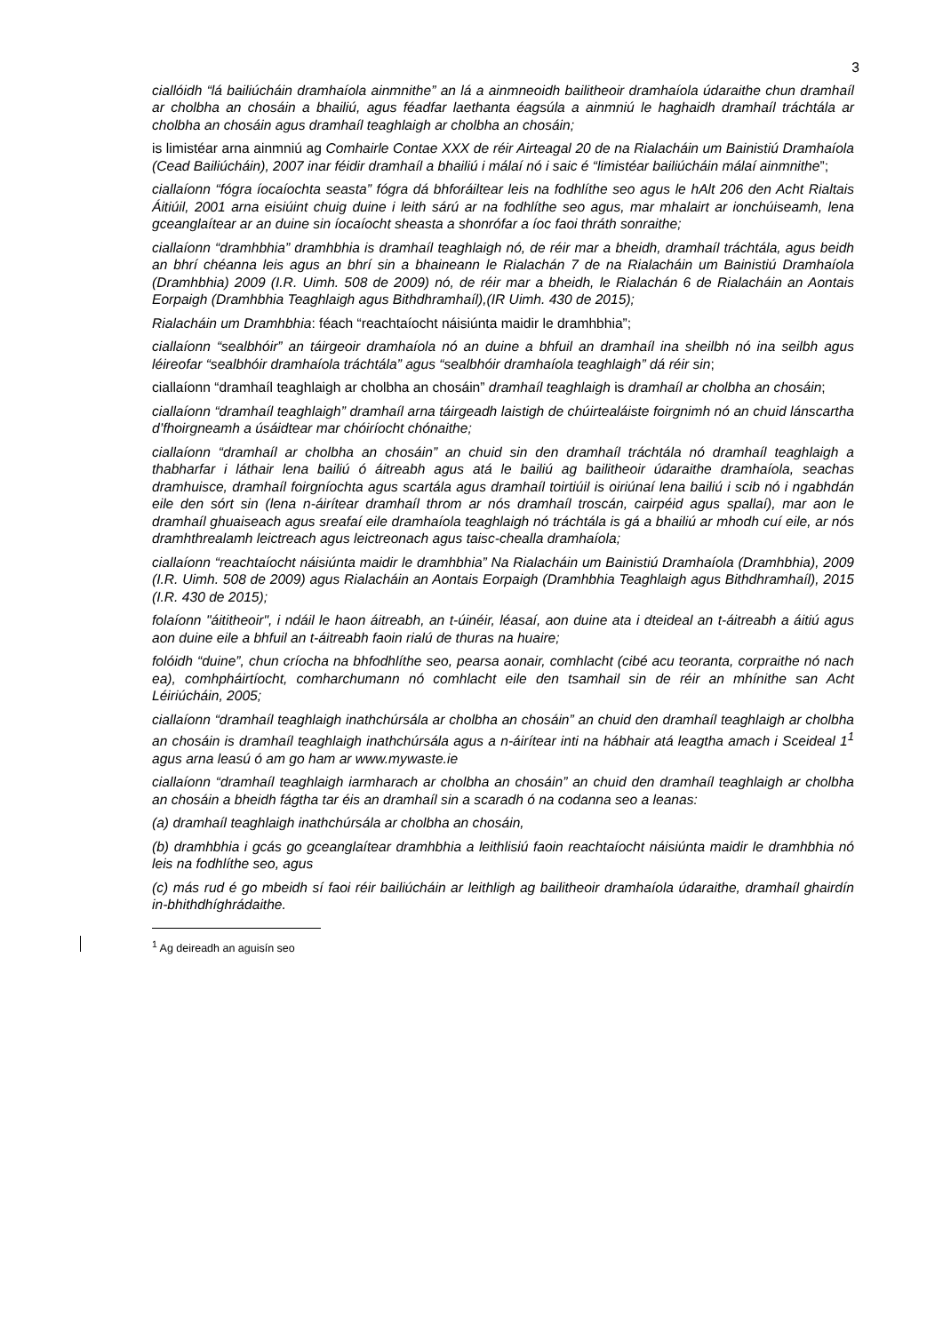3
ciallóidh “lá bailiúcháin dramhaíola ainmnithe” an lá a ainmneoidh bailitheoir dramhaíola údaraithe chun dramhaíl ar cholbha an chosáin a bhailiú, agus féadfar laethanta éagsúla a ainmniú le haghaidh dramhaíl tráchtála ar cholbha an chosáin agus dramhaíl teaghlaigh ar cholbha an chosáin;
is limistéar arna ainmniú ag Comhairle Contae XXX de réir Airteagal 20 de na Rialacháin um Bainistiú Dramhaíola (Cead Bailiúcháin), 2007 inar féidir dramhaíl a bhailiú i málaí nó i saic é “limistéar bailiúcháin málaí ainmnithe”;
ciallaíonn “fógra íocaíochta seasta” fógra dá bhforáiltear leis na fodhlíthe seo agus le hAlt 206 den Acht Rialtais Áitiúil, 2001 arna eisiúint chuig duine i leith sárú ar na fodhlíthe seo agus, mar mhalairt ar ionchúiseamh, lena gceanglaítear ar an duine sin íocaíocht sheasta a shonrófar a íoc faoi thráth sonraithe;
ciallaíonn “dramhbhia” dramhbhia is dramhaíl teaghlaigh nó, de réir mar a bheidh, dramhaíl tráchtála, agus beidh an bhrí chéanna leis agus an bhrí sin a bhaineann le Rialachán 7 de na Rialacháin um Bainistiú Dramhaíola (Dramhbhia) 2009 (I.R. Uimh. 508 de 2009) nó, de réir mar a bheidh, le Rialachán 6 de Rialacháin an Aontais Eorpaigh (Dramhbhia Teaghlaigh agus Bithdhramhaíl),(IR Uimh. 430 de 2015);
Rialacháin um Dramhbhia: féach “reachtaíocht náisiúnta maidir le dramhbhia”;
ciallaíonn “sealbhóir” an táirgeoir dramhaíola nó an duine a bhfuil an dramhaíl ina sheilbh nó ina seilbh agus léireofar “sealbhóir dramhaíola tráchtála” agus “sealbhóir dramhaíola teaghlaigh” dá réir sin;
ciallaíonn “dramhaíl teaghlaigh ar cholbha an chosáin” dramhaíl teaghlaigh is dramhaíl ar cholbha an chosáin;
ciallaíonn “dramhaíl teaghlaigh” dramhaíl arna táirgeadh laistigh de chúirtealáiste foirgnimh nó an chuid lánscartha d’fhoirgneamh a úsáidtear mar chóiríocht chónaithe;
ciallaíonn “dramhaíl ar cholbha an chosáin” an chuid sin den dramhaíl tráchtála nó dramhaíl teaghlaigh a thabharfar i láthair lena bailiú ó áitreabh agus atá le bailiú ag bailitheoir údaraithe dramhaíola, seachas dramhuisce, dramhaíl foirgníochta agus scartála agus dramhaíl toirtiúil is oiriúnaí lena bailiú i scib nó i ngabhdán eile den sórt sin (lena n-áirítear dramhaíl throm ar nós dramhaíl troscán, cairpéid agus spallaí), mar aon le dramhaíl ghuaiseach agus sreafaí eile dramhaíola teaghlaigh nó tráchtála is gá a bhailiú ar mhodh cuí eile, ar nós dramhthrealamh leictreach agus leictreonach agus taisc-chealla dramhaíola;
ciallaíonn “reachtaíocht náisiúnta maidir le dramhbhia” Na Rialacháin um Bainistiú Dramhaíola (Dramhbhia), 2009 (I.R. Uimh. 508 de 2009) agus Rialacháin an Aontais Eorpaigh (Dramhbhia Teaghlaigh agus Bithdhramhaíl), 2015 (I.R. 430 de 2015);
folaíonn "áititheoir", i ndáil le haon áitreabh, an t-úinéir, léasaí, aon duine ata i dteideal an t-áitreabh a áitiú agus aon duine eile a bhfuil an t-áitreabh faoin rialú de thuras na huaire;
folóidh “duine”, chun críocha na bhfodhlíthe seo, pearsa aonair, comhlacht (cibé acu teoranta, corpraithe nó nach ea), comhpháirtíocht, comharchumann nó comhlacht eile den tsamhail sin de réir an mhínithe san Acht Léiriúcháin, 2005;
ciallaíonn “dramhaíl teaghlaigh inathchúrsála ar cholbha an chosáin” an chuid den dramhaíl teaghlaigh ar cholbha an chosáin is dramhaíl teaghlaigh inathchúrsála agus a n-áirítear inti na hábhair atá leagtha amach i Sceideal 1<sup>1</sup> agus arna leasú ó am go ham ar www.mywaste.ie
ciallaíonn “dramhaíl teaghlaigh iarmharach ar cholbha an chosáin” an chuid den dramhaíl teaghlaigh ar cholbha an chosáin a bheidh fágtha tar éis an dramhaíl sin a scaradh ó na codanna seo a leanas:
(a) dramhaíl teaghlaigh inathchúrsála ar cholbha an chosáin,
(b) dramhbhia i gcás go gceanglaítear dramhbhia a leithlisiú faoin reachtaíocht náisiúnta maidir le dramhbhia nó leis na fodhlíthe seo, agus
(c) más rud é go mbeidh sí faoi réir bailiúcháin ar leithligh ag bailitheoir dramhaíola údaraithe, dramhaíl ghairdín in-bhithdhíghrádaithe.
<sup>1</sup> Ag deireadh an aguisín seo